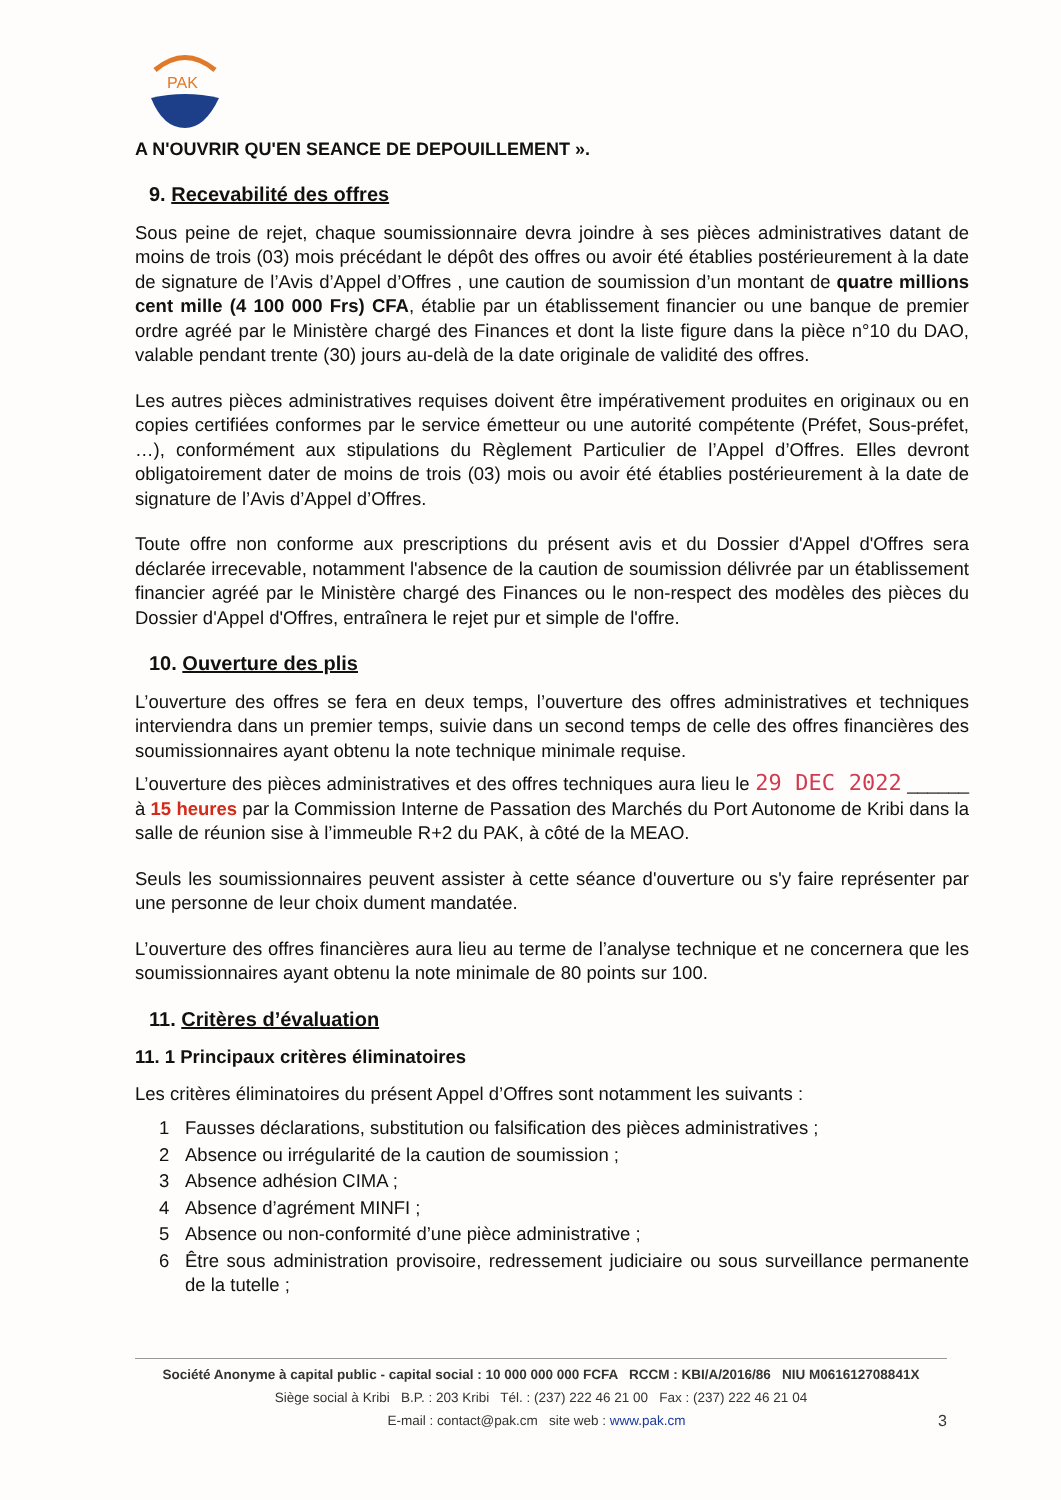PAK
A N'OUVRIR QU'EN SEANCE DE DEPOUILLEMENT ».
9. Recevabilité des offres
Sous peine de rejet, chaque soumissionnaire devra joindre à ses pièces administratives datant de moins de trois (03) mois précédant le dépôt des offres ou avoir été établies postérieurement à la date de signature de l’Avis d’Appel d’Offres , une caution de soumission d’un montant de quatre millions cent mille (4 100 000 Frs) CFA, établie par un établissement financier ou une banque de premier ordre agréé par le Ministère chargé des Finances et dont la liste figure dans la pièce n°10 du DAO, valable pendant trente (30) jours au-delà de la date originale de validité des offres.
Les autres pièces administratives requises doivent être impérativement produites en originaux ou en copies certifiées conformes par le service émetteur ou une autorité compétente (Préfet, Sous-préfet, …), conformément aux stipulations du Règlement Particulier de l’Appel d’Offres. Elles devront obligatoirement dater de moins de trois (03) mois ou avoir été établies postérieurement à la date de signature de l’Avis d’Appel d’Offres.
Toute offre non conforme aux prescriptions du présent avis et du Dossier d'Appel d'Offres sera déclarée irrecevable, notamment l'absence de la caution de soumission délivrée par un établissement financier agréé par le Ministère chargé des Finances ou le non-respect des modèles des pièces du Dossier d'Appel d'Offres, entraînera le rejet pur et simple de l'offre.
10. Ouverture des plis
L’ouverture des offres se fera en deux temps, l’ouverture des offres administratives et techniques interviendra dans un premier temps, suivie dans un second temps de celle des offres financières des soumissionnaires ayant obtenu la note technique minimale requise.
L’ouverture des pièces administratives et des offres techniques aura lieu le 29 DEC 2022 ______ à 15 heures par la Commission Interne de Passation des Marchés du Port Autonome de Kribi dans la salle de réunion sise à l’immeuble R+2 du PAK, à côté de la MEAO.
Seuls les soumissionnaires peuvent assister à cette séance d'ouverture ou s'y faire représenter par une personne de leur choix dument mandatée.
L’ouverture des offres financières aura lieu au terme de l’analyse technique et ne concernera que les soumissionnaires ayant obtenu la note minimale de 80 points sur 100.
11. Critères d’évaluation
11. 1 Principaux critères éliminatoires
Les critères éliminatoires du présent Appel d’Offres sont notamment les suivants :
1 Fausses déclarations, substitution ou falsification des pièces administratives ;
2 Absence ou irrégularité de la caution de soumission ;
3 Absence adhésion CIMA ;
4 Absence d’agrément MINFI ;
5 Absence ou non-conformité d’une pièce administrative ;
6 Être sous administration provisoire, redressement judiciaire ou sous surveillance permanente de la tutelle ;
Société Anonyme à capital public - capital social : 10 000 000 000 FCFA RCCM : KBI/A/2016/86 NIU M061612708841X
Siège social à Kribi B.P. : 203 Kribi Tél. : (237) 222 46 21 00 Fax : (237) 222 46 21 04
E-mail : contact@pak.cm site web : www.pak.cm 3